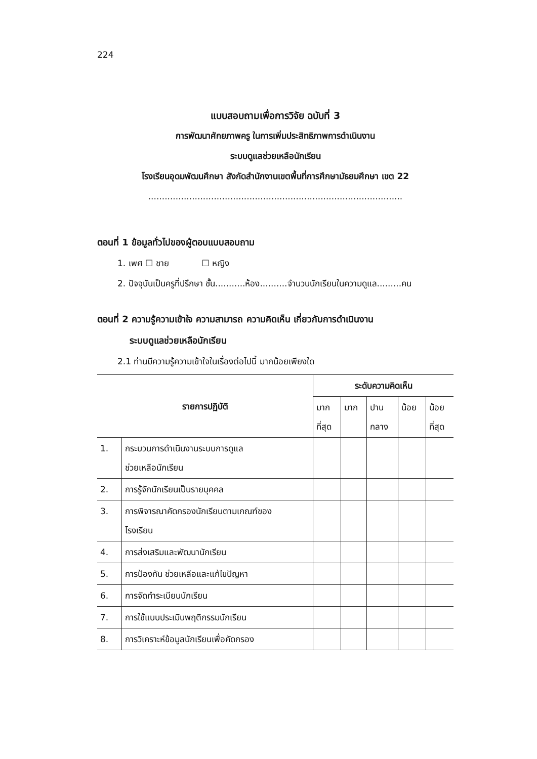224
แบบสอบถามเพื่อการวิจัย ฉบับที่ 3
การพัฒนาศักยภาพครู ในการเพิ่มประสิทธิภาพการดำเนินงาน
ระบบดูแลช่วยเหลือนักเรียน
โรงเรียนอุดมพัฒนศึกษา สังกัดสำนักงานเขตพื้นที่การศึกษามัธยมศึกษา เขต 22
.............................................................................................
ตอนที่ 1 ข้อมูลทั่วไปของผู้ตอบแบบสอบถาม
1. เพศ ☐ ชาย ☐ หญิง
2. ปัจจุบันเป็นครูที่ปรึกษา ชั้น...........ห้อง..........จำนวนนักเรียนในความดูแล.........คน
ตอนที่ 2 ความรู้ความเข้าใจ ความสามารถ ความคิดเห็น เกี่ยวกับการดำเนินงาน
ระบบดูแลช่วยเหลือนักเรียน
2.1 ท่านมีความรู้ความเข้าใจในเรื่องต่อไปนี้ มากน้อยเพียงใด
| รายการปฏิบัติ | | ระดับความคิดเห็น | | | | |
| --- | --- | --- | --- | --- | --- | --- |
| | | มาก ที่สุด | มาก | ปาน กลาง | น้อย | น้อย ที่สุด |
| 1. | กระบวนการดำเนินงานระบบการดูแล ช่วยเหลือนักเรียน | | | | | |
| 2. | การรู้จักนักเรียนเป็นรายบุคคล | | | | | |
| 3. | การพิจารณาคัดกรองนักเรียนตามเกณฑ์ของ โรงเรียน | | | | | |
| 4. | การส่งเสริมและพัฒนานักเรียน | | | | | |
| 5. | การป้องกัน ช่วยเหลือและแก้ไขปัญหา | | | | | |
| 6. | การจัดทำระเบียนนักเรียน | | | | | |
| 7. | การใช้แบบประเมินพฤติกรรมนักเรียน | | | | | |
| 8. | การวิเคราะห์ข้อมูลนักเรียนเพื่อคัดกรอง | | | | | |